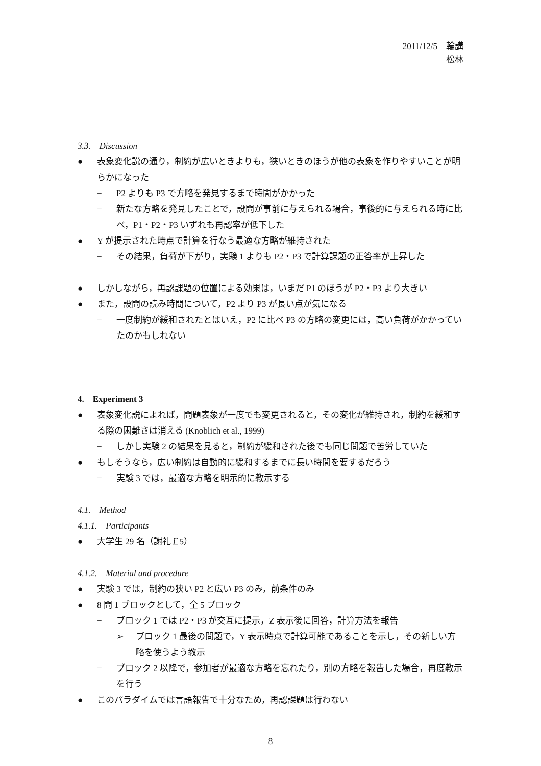2011/12/5　輪講
松林
3.3.　Discussion
● 表象変化説の通り，制約が広いときよりも，狭いときのほうが他の表象を作りやすいことが明らかになった
− P2 よりも P3 で方略を発見するまで時間がかかった
− 新たな方略を発見したことで，設問が事前に与えられる場合，事後的に与えられる時に比べ，P1・P2・P3 いずれも再認率が低下した
● Y が提示された時点で計算を行なう最適な方略が維持された
− その結果，負荷が下がり，実験 1 よりも P2・P3 で計算課題の正答率が上昇した
● しかしながら，再認課題の位置による効果は，いまだ P1 のほうが P2・P3 より大きい
● また，設問の読み時間について，P2 より P3 が長い点が気になる
− 一度制約が緩和されたとはいえ，P2 に比べ P3 の方略の変更には，高い負荷がかかっていたのかもしれない
4.　Experiment 3
● 表象変化説によれば，問題表象が一度でも変更されると，その変化が維持され，制約を緩和する際の困難さは消える (Knoblich et al., 1999)
− しかし実験 2 の結果を見ると，制約が緩和された後でも同じ問題で苦労していた
● もしそうなら，広い制約は自動的に緩和するまでに長い時間を要するだろう
− 実験 3 では，最適な方略を明示的に教示する
4.1.　Method
4.1.1.　Participants
● 大学生 29 名（謝礼￡5）
4.1.2.　Material and procedure
● 実験 3 では，制約の狭い P2 と広い P3 のみ，前条件のみ
● 8 問 1 ブロックとして，全 5 ブロック
− ブロック 1 では P2・P3 が交互に提示，Z 表示後に回答，計算方法を報告
➢ ブロック 1 最後の問題で，Y 表示時点で計算可能であることを示し，その新しい方略を使うよう教示
− ブロック 2 以降で，参加者が最適な方略を忘れたり，別の方略を報告した場合，再度教示を行う
● このパラダイムでは言語報告で十分なため，再認課題は行わない
8